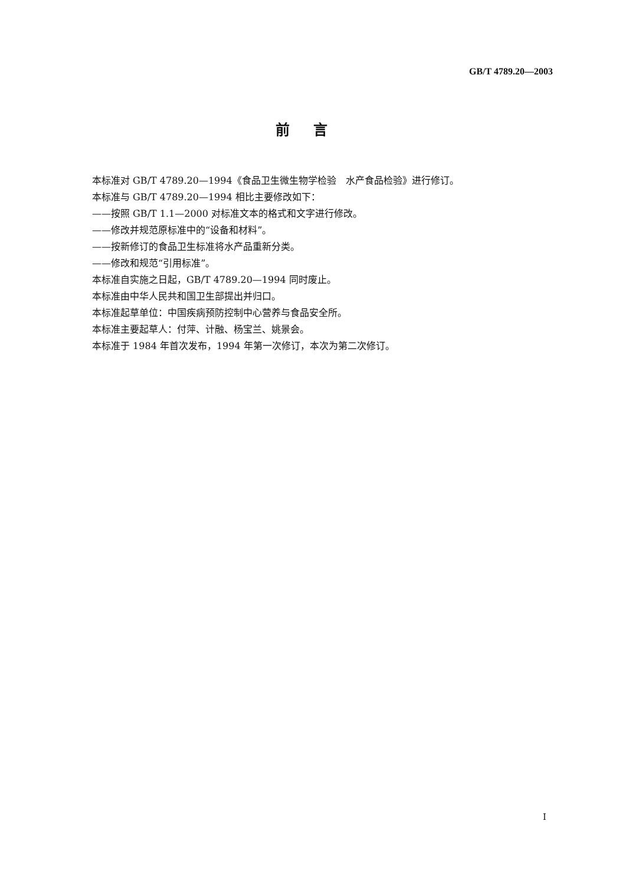GB/T 4789.20—2003
前言
本标准对 GB/T 4789.20—1994《食品卫生微生物学检验　水产食品检验》进行修订。
本标准与 GB/T 4789.20—1994 相比主要修改如下：
——按照 GB/T 1.1—2000 对标准文本的格式和文字进行修改。
——修改并规范原标准中的“设备和材料”。
——按新修订的食品卫生标准将水产品重新分类。
——修改和规范“引用标准”。
本标准自实施之日起，GB/T 4789.20—1994 同时废止。
本标准由中华人民共和国卫生部提出并归口。
本标准起草单位：中国疾病预防控制中心营养与食品安全所。
本标准主要起草人：付萍、计融、杨宝兰、姚景会。
本标准于 1984 年首次发布，1994 年第一次修订，本次为第二次修订。
I